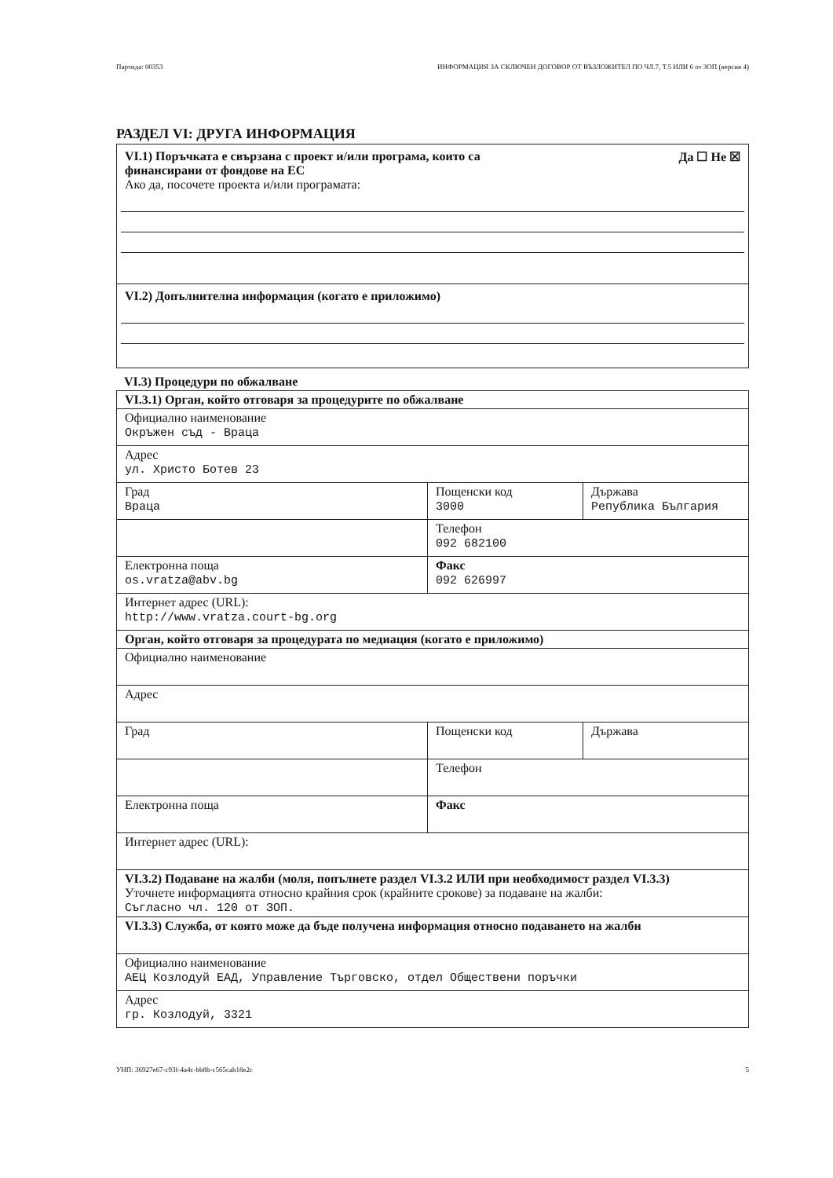Партида: 00353 ИНФОРМАЦИЯ ЗА СКЛЮЧЕН ДОГОВОР ОТ ВЪЗЛОЖИТЕЛ ПО ЧЛ.7, Т.5 ИЛИ 6 от ЗОП (версия 4)
РАЗДЕЛ VI: ДРУГА ИНФОРМАЦИЯ
VI.1) Поръчката е свързана с проект и/или програма, които са
финансирани от фондове на ЕС Да ☐ Не ☒
Ако да, посочете проекта и/или програмата:
VI.2) Допълнителна информация (когато е приложимо)
VI.3) Процедури по обжалване
| VI.3.1) Орган, който отговаря за процедурите по обжалване | | |
| Официално наименование Окръжен съд - Враца | | |
| Адрес ул. Христо Ботев 23 | | |
| Град Враца | Пощенски код 3000 | Държава Република България |
| | Телефон 092 682100 | |
| Електронна поща os.vratza@abv.bg | Факс 092 626997 | |
| Интернет адрес (URL): http://www.vratza.court-bg.org | | |
| Орган, който отговаря за процедурата по медиация (когато е приложимо) | | |
| Официално наименование | | |
| Адрес | | |
| Град | Пощенски код | Държава |
| | Телефон | |
| Електронна поща | Факс | |
| Интернет адрес (URL): | | |
| VI.3.2) Подаване на жалби (моля, попълнете раздел VI.3.2 ИЛИ при необходимост раздел VI.3.3) Уточнете информацията относно крайния срок (крайните срокове) за подаване на жалби: Съгласно чл. 120 от ЗОП. | | |
| VI.3.3) Служба, от която може да бъде получена информация относно подаването на жалби | | |
| Официално наименование АЕЦ Козлодуй ЕАД, Управление Търговско, отдел Обществени поръчки | | |
| Адрес гр. Козлодуй, 3321 | | |
УНП: 36927e67-c93f-4a4c-bb8b-c565cab18e2c 5